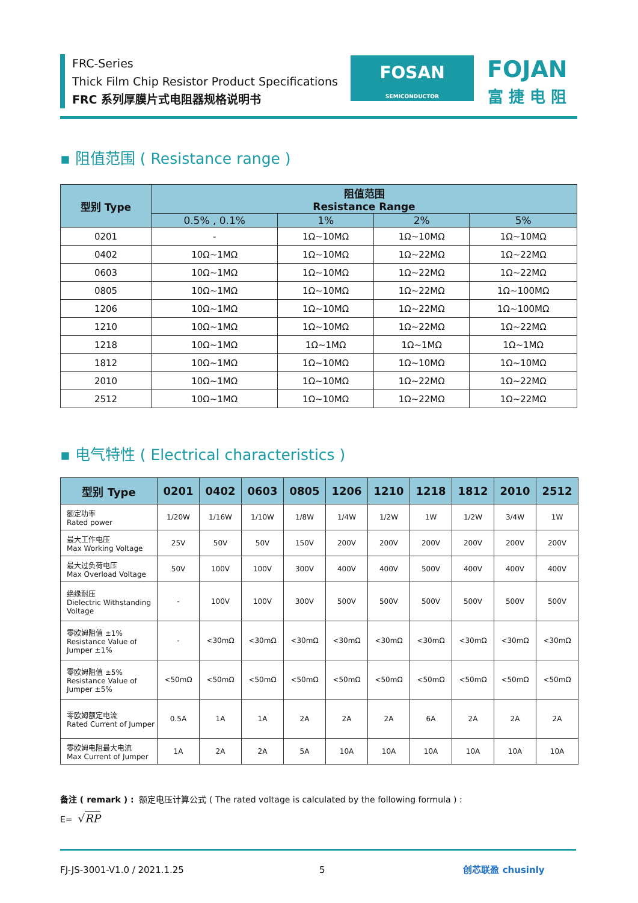FRC-Series
Thick Film Chip Resistor Product Specifications
FRC 系列厚膜片式电阻器规格说明书
FOSAN
SEMICONDUCTOR
FOJAN
富 捷 电 阻
▪ 阻值范围 ( Resistance range )
| 型别 Type | 阻值范围 Resistance Range | | | |
| --- | --- | --- | --- | --- |
| | 0.5% , 0.1% | 1% | 2% | 5% |
| 0201 | - | 1Ω~10MΩ | 1Ω~10MΩ | 1Ω~10MΩ |
| 0402 | 10Ω~1MΩ | 1Ω~10MΩ | 1Ω~22MΩ | 1Ω~22MΩ |
| 0603 | 10Ω~1MΩ | 1Ω~10MΩ | 1Ω~22MΩ | 1Ω~22MΩ |
| 0805 | 10Ω~1MΩ | 1Ω~10MΩ | 1Ω~22MΩ | 1Ω~100MΩ |
| 1206 | 10Ω~1MΩ | 1Ω~10MΩ | 1Ω~22MΩ | 1Ω~100MΩ |
| 1210 | 10Ω~1MΩ | 1Ω~10MΩ | 1Ω~22MΩ | 1Ω~22MΩ |
| 1218 | 10Ω~1MΩ | 1Ω~1MΩ | 1Ω~1MΩ | 1Ω~1MΩ |
| 1812 | 10Ω~1MΩ | 1Ω~10MΩ | 1Ω~10MΩ | 1Ω~10MΩ |
| 2010 | 10Ω~1MΩ | 1Ω~10MΩ | 1Ω~22MΩ | 1Ω~22MΩ |
| 2512 | 10Ω~1MΩ | 1Ω~10MΩ | 1Ω~22MΩ | 1Ω~22MΩ |
▪ 电气特性 ( Electrical characteristics )
| 型别 Type | 0201 | 0402 | 0603 | 0805 | 1206 | 1210 | 1218 | 1812 | 2010 | 2512 |
| --- | --- | --- | --- | --- | --- | --- | --- | --- | --- | --- |
| 额定功率 Rated power | 1/20W | 1/16W | 1/10W | 1/8W | 1/4W | 1/2W | 1W | 1/2W | 3/4W | 1W |
| 最大工作电压 Max Working Voltage | 25V | 50V | 50V | 150V | 200V | 200V | 200V | 200V | 200V | 200V |
| 最大过负荷电压 Max Overload Voltage | 50V | 100V | 100V | 300V | 400V | 400V | 500V | 400V | 400V | 400V |
| 绝缘耐压 Dielectric Withstanding Voltage | - | 100V | 100V | 300V | 500V | 500V | 500V | 500V | 500V | 500V |
| 零欧姆阻值 ±1% Resistance Value of Jumper ±1% | - | <30mΩ | <30mΩ | <30mΩ | <30mΩ | <30mΩ | <30mΩ | <30mΩ | <30mΩ | <30mΩ |
| 零欧姆阻值 ±5% Resistance Value of Jumper ±5% | <50mΩ | <50mΩ | <50mΩ | <50mΩ | <50mΩ | <50mΩ | <50mΩ | <50mΩ | <50mΩ | <50mΩ |
| 零欧姆额定电流 Rated Current of Jumper | 0.5A | 1A | 1A | 2A | 2A | 2A | 6A | 2A | 2A | 2A |
| 零欧姆电阻最大电流 Max Current of Jumper | 1A | 2A | 2A | 5A | 10A | 10A | 10A | 10A | 10A | 10A |
备注 ( remark ) : 额定电压计算公式 ( The rated voltage is calculated by the following formula ) :
E= √RP
FJ-JS-3001-V1.0 / 2021.1.25 5 创芯联盈 chusinly